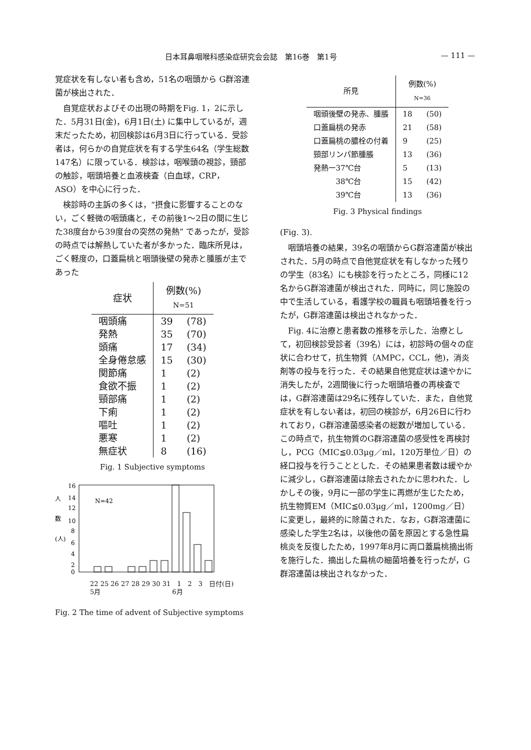日本耳鼻咽喉科感染症研究会会誌　第16巻　第1号 — 111 —
覚症状を有しない者も含め，51名の咽頭から G群溶連菌が検出された．
自覚症状およびその出現の時期をFig. 1，2に示した．5月31日(金)，6月1日(土) に集中しているが，週末だったため，初回検診は6月3日に行っている．受診者は，何らかの自覚症状を有する学生64名（学生総数147名）に限っている．検診は，咽喉頭の視診，頸部の触診，咽頭培養と血液検査（白血球，CRP，ASO）を中心に行った．
検診時の主訴の多くは，“摂食に影響することのない，ごく軽微の咽頭痛と，その前後1～2日の間に生じた38度台から39度台の突然の発熱” であったが，受診の時点では解熱していた者が多かった．臨床所見は，ごく軽度の，口蓋扁桃と咽頭後壁の発赤と腫脹が主であった
| 症状 | 例数(%) N=51 | |
| --- | --- | --- |
| 咽頭痛 | 39 | (78) |
| 発熱 | 35 | (70) |
| 頭痛 | 17 | (34) |
| 全身倦怠感 | 15 | (30) |
| 関節痛 | 1 | (2) |
| 食欲不振 | 1 | (2) |
| 頸部痛 | 1 | (2) |
| 下痢 | 1 | (2) |
| 嘔吐 | 1 | (2) |
| 悪寒 | 1 | (2) |
| 無症状 | 8 | (16) |
Fig. 1 Subjective symptoms
人
数
(人)
16
14
12
10
8
6
4
2
0
N=42
22 25 26 27 28 29 30 31　1　2　3　日付(日)
5月　　　　　　　　　　　6月
Fig. 2 The time of advent of Subjective symptoms
| 所見 | 例数(%) N=36 | |
| --- | --- | --- |
| 咽頭後壁の発赤、腫脹 | 18 | (50) |
| 口蓋扁桃の発赤 | 21 | (58) |
| 口蓋扁桃の膿栓の付着 | 9 | (25) |
| 頸部リンパ節腫脹 | 13 | (36) |
| 発熱ー37℃台 | 5 | (13) |
| 38℃台 | 15 | (42) |
| 39℃台 | 13 | (36) |
Fig. 3 Physical findings
(Fig. 3).
咽頭培養の結果，39名の咽頭からG群溶連菌が検出された．5月の時点で自他覚症状を有しなかった残りの学生（83名）にも検診を行ったところ，同様に12名からG群溶連菌が検出された．同時に，同じ施設の中で生活している，看護学校の職員も咽頭培養を行ったが，G群溶連菌は検出されなかった．
Fig. 4に治療と患者数の推移を示した．治療として，初回検診受診者（39名）には，初診時の個々の症状に合わせて，抗生物質（AMPC，CCL，他)，消炎剤等の投与を行った．その結果自他覚症状は速やかに消失したが，2週間後に行った咽頭培養の再検査では，G群溶連菌は29名に残存していた．また，自他覚症状を有しない者は，初回の検診が，6月26日に行われており，G群溶連菌感染者の総数が増加している．この時点で，抗生物質のG群溶連菌の感受性を再検討し，PCG（MIC≦0.03μg／ml，120万単位／日）の経口投与を行うこととした．その結果患者数は緩やかに減少し，G群溶連菌は除去されたかに思われた．しかしその後，9月に一部の学生に再燃が生じたため，抗生物質EM（MIC≦0.03μg／ml，1200mg／日）に変更し，最終的に除菌された．なお，G群溶連菌に感染した学生2名は，以後他の菌を原因とする急性扁桃炎を反復したため，1997年8月に両口蓋扁桃摘出術を施行した．摘出した扁桃の細菌培養を行ったが，G群溶連菌は検出されなかった．